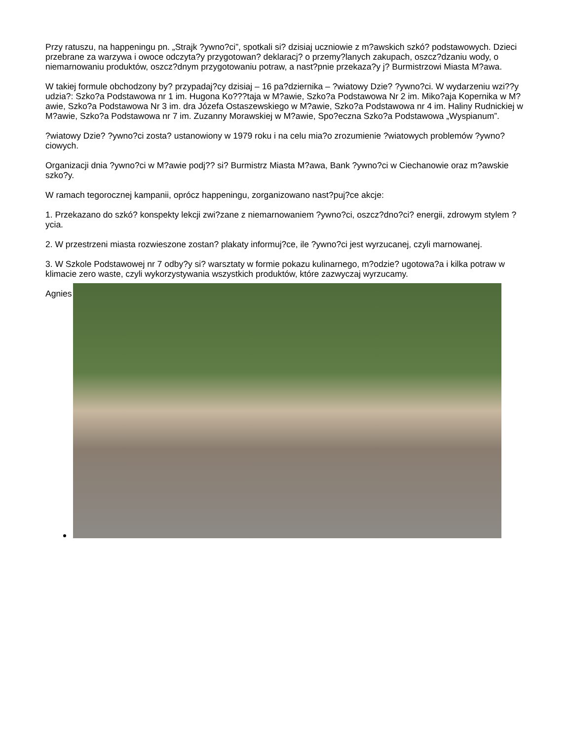Przy ratuszu, na happeningu pn. „Strajk ?ywno?ci”, spotkali si? dzisiaj uczniowie z m?awskich szkó? podstawowych. Dzieci przebrane za warzywa i owoce odczyta?y przygotowan? deklaracj? o przemy?lanych zakupach, oszcz?dzaniu wody, o niemarnowaniu produktów, oszcz?dnym przygotowaniu potraw, a nast?pnie przekaza?y j? Burmistrzowi Miasta M?awa.
W takiej formule obchodzony by? przypadaj?cy dzisiaj – 16 pa?dziernika – ?wiatowy Dzie? ?ywno?ci. W wydarzeniu wzi??y udzia?: Szko?a Podstawowa nr 1 im. Hugona Ko???taja w M?awie, Szko?a Podstawowa Nr 2 im. Miko?aja Kopernika w M?awie, Szko?a Podstawowa Nr 3 im. dra Józefa Ostaszewskiego w M?awie, Szko?a Podstawowa nr 4 im. Haliny Rudnickiej w M?awie, Szko?a Podstawowa nr 7 im. Zuzanny Morawskiej w M?awie, Spo?eczna Szko?a Podstawowa „Wyspianum”.
?wiatowy Dzie? ?ywno?ci zosta? ustanowiony w 1979 roku i na celu mia?o zrozumienie ?wiatowych problemów ?ywno?ciowych.
Organizacji dnia ?ywno?ci w M?awie podj?? si? Burmistrz Miasta M?awa, Bank ?ywno?ci w Ciechanowie oraz m?awskie szko?y.
W ramach tegorocznej kampanii, oprócz happeningu, zorganizowano nast?puj?ce akcje:
1. Przekazano do szkó? konspekty lekcji zwi?zane z niemarnowaniem ?ywno?ci, oszcz?dno?ci? energii, zdrowym stylem ?ycia.
2. W przestrzeni miasta rozwieszone zostan? plakaty informuj?ce, ile ?ywno?ci jest wyrzucanej, czyli marnowanej.
3. W Szkole Podstawowej nr 7 odby?y si? warsztaty w formie pokazu kulinarnego, m?odzie? ugotowa?a i kilka potraw w klimacie zero waste, czyli wykorzystywania wszystkich produktów, które zazwyczaj wyrzucamy.
Agnies